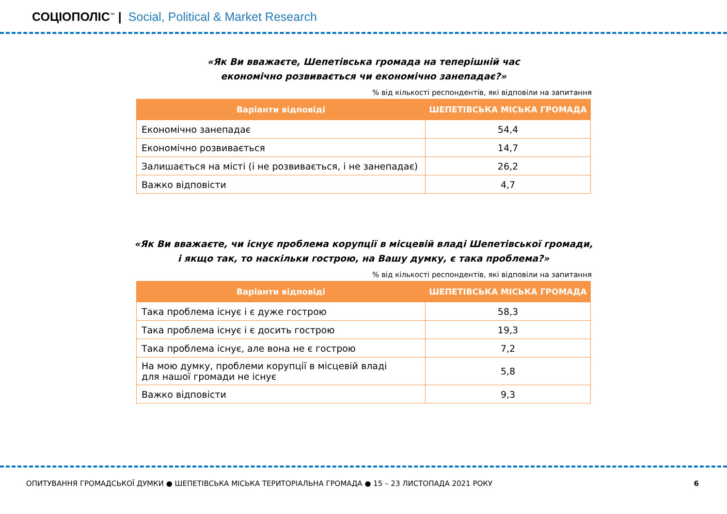СОЦІОПОЛІС<sup>™</sup> | Social, Political & Market Research
«Як Ви вважаєте, Шепетівська громада на теперішній час
економічно розвивається чи економічно занепадає?»
% від кількості респондентів, які відповіли на запитання
| Варіанти відповіді | ШЕПЕТІВСЬКА МІСЬКА ГРОМАДА |
| --- | --- |
| Економічно занепадає | 54,4 |
| Економічно розвивається | 14,7 |
| Залишається на місті (і не розвивається, і не занепадає) | 26,2 |
| Важко відповісти | 4,7 |
«Як Ви вважаєте, чи існує проблема корупції в місцевій владі Шепетівської громади,
і якщо так, то наскільки гострою, на Вашу думку, є така проблема?»
% від кількості респондентів, які відповіли на запитання
| Варіанти відповіді | ШЕПЕТІВСЬКА МІСЬКА ГРОМАДА |
| --- | --- |
| Така проблема існує і є дуже гострою | 58,3 |
| Така проблема існує і є досить гострою | 19,3 |
| Така проблема існує, але вона не є гострою | 7,2 |
| На мою думку, проблеми корупції в місцевій владі для нашої громади не існує | 5,8 |
| Важко відповісти | 9,3 |
ОПИТУВАННЯ ГРОМАДСЬКОЇ ДУМКИ ● ШЕПЕТІВСЬКА МІСЬКА ТЕРИТОРІАЛЬНА ГРОМАДА ● 15 – 23 ЛИСТОПАДА 2021 РОКУ 6